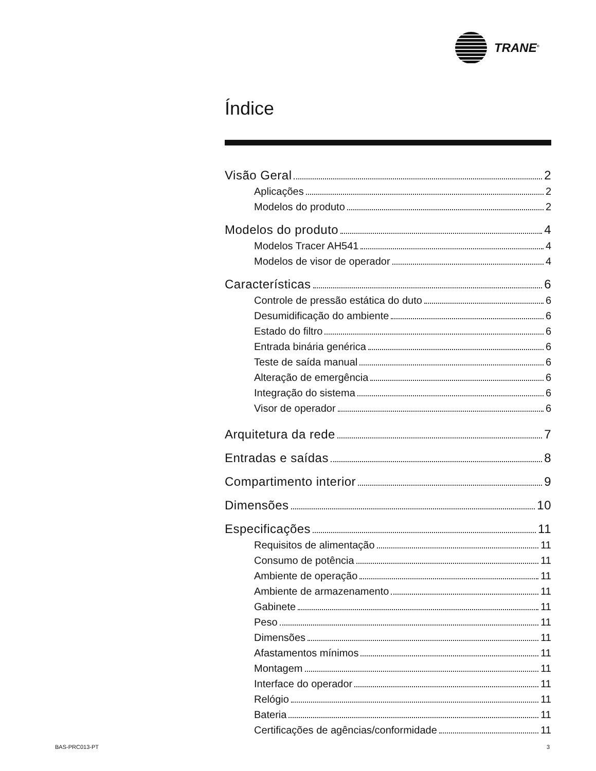TRANE<sup>®</sup>
Índice
Visão Geral 2
Aplicações 2
Modelos do produto 2
Modelos do produto 4
Modelos Tracer AH541 4
Modelos de visor de operador 4
Características 6
Controle de pressão estática do duto 6
Desumidificação do ambiente 6
Estado do filtro 6
Entrada binária genérica 6
Teste de saída manual 6
Alteração de emergência 6
Integração do sistema 6
Visor de operador 6
Arquitetura da rede 7
Entradas e saídas 8
Compartimento interior 9
Dimensões 10
Especificações 11
Requisitos de alimentação 11
Consumo de potência 11
Ambiente de operação 11
Ambiente de armazenamento 11
Gabinete 11
Peso 11
Dimensões 11
Afastamentos mínimos 11
Montagem 11
Interface do operador 11
Relógio 11
Bateria 11
Certificações de agências/conformidade 11
BAS-PRC013-PT 3